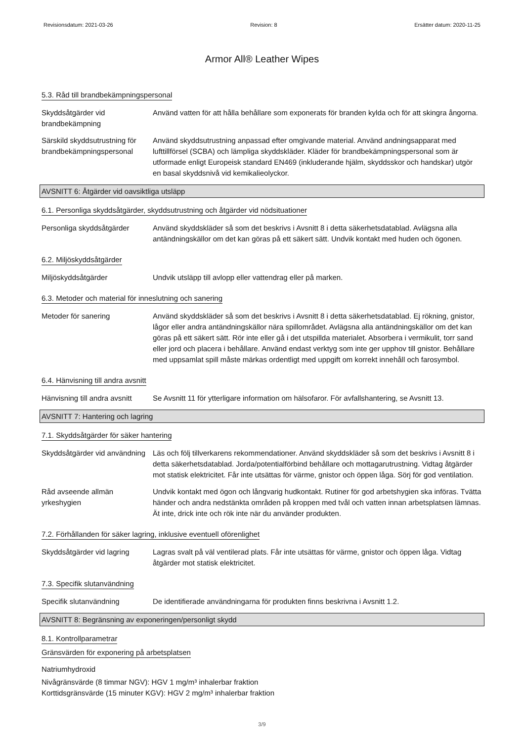Revisionsdatum: 2021-03-26 Revision: 8 Ersätter datum: 2020-11-25
Armor All® Leather Wipes
5.3. Råd till brandbekämpningspersonal
Skyddsåtgärder vid brandbekämpning
Använd vatten för att hålla behållare som exponerats för branden kylda och för att skingra ångorna.
Särskild skyddsutrustning för brandbekämpningspersonal
Använd skyddsutrustning anpassad efter omgivande material. Använd andningsapparat med lufttillförsel (SCBA) och lämpliga skyddskläder. Kläder för brandbekämpningspersonal som är utformade enligt Europeisk standard EN469 (inkluderande hjälm, skyddsskor och handskar) utgör en basal skyddsnivå vid kemikalieolyckor.
AVSNITT 6: Åtgärder vid oavsiktliga utsläpp
6.1. Personliga skyddsåtgärder, skyddsutrustning och åtgärder vid nödsituationer
Personliga skyddsåtgärder Använd skyddskläder så som det beskrivs i Avsnitt 8 i detta säkerhetsdatablad. Avlägsna alla antändningskällor om det kan göras på ett säkert sätt. Undvik kontakt med huden och ögonen.
6.2. Miljöskyddsåtgärder
Miljöskyddsåtgärder Undvik utsläpp till avlopp eller vattendrag eller på marken.
6.3. Metoder och material för inneslutning och sanering
Metoder för sanering Använd skyddskläder så som det beskrivs i Avsnitt 8 i detta säkerhetsdatablad. Ej rökning, gnistor, lågor eller andra antändningskällor nära spillområdet. Avlägsna alla antändningskällor om det kan göras på ett säkert sätt. Rör inte eller gå i det utspillda materialet. Absorbera i vermikulit, torr sand eller jord och placera i behållare. Använd endast verktyg som inte ger upphov till gnistor. Behållare med uppsamlat spill måste märkas ordentligt med uppgift om korrekt innehåll och farosymbol.
6.4. Hänvisning till andra avsnitt
Hänvisning till andra avsnitt
Se Avsnitt 11 för ytterligare information om hälsofaror. För avfallshantering, se Avsnitt 13.
AVSNITT 7: Hantering och lagring
7.1. Skyddsåtgärder för säker hantering
Skyddsåtgärder vid användning
Läs och följ tillverkarens rekommendationer. Använd skyddskläder så som det beskrivs i Avsnitt 8 i detta säkerhetsdatablad. Jorda/potentialförbind behållare och mottagarutrustning. Vidtag åtgärder mot statisk elektricitet. Får inte utsättas för värme, gnistor och öppen låga. Sörj för god ventilation.
Råd avseende allmän yrkeshygien
Undvik kontakt med ögon och långvarig hudkontakt. Rutiner för god arbetshygien ska införas. Tvätta händer och andra nedstänkta områden på kroppen med tvål och vatten innan arbetsplatsen lämnas. Ät inte, drick inte och rök inte när du använder produkten.
7.2. Förhållanden för säker lagring, inklusive eventuell oförenlighet
Skyddsåtgärder vid lagring
Lagras svalt på väl ventilerad plats. Får inte utsättas för värme, gnistor och öppen låga. Vidtag åtgärder mot statisk elektricitet.
7.3. Specifik slutanvändning
Specifik slutanvändning De identifierade användningarna för produkten finns beskrivna i Avsnitt 1.2.
AVSNITT 8: Begränsning av exponeringen/personligt skydd
8.1. Kontrollparametrar
Gränsvärden för exponering på arbetsplatsen
Natriumhydroxid
Nivågränsvärde (8 timmar NGV): HGV 1 mg/m³ inhalerbar fraktion
Korttidsgränsvärde (15 minuter KGV): HGV 2 mg/m³ inhalerbar fraktion
3/9